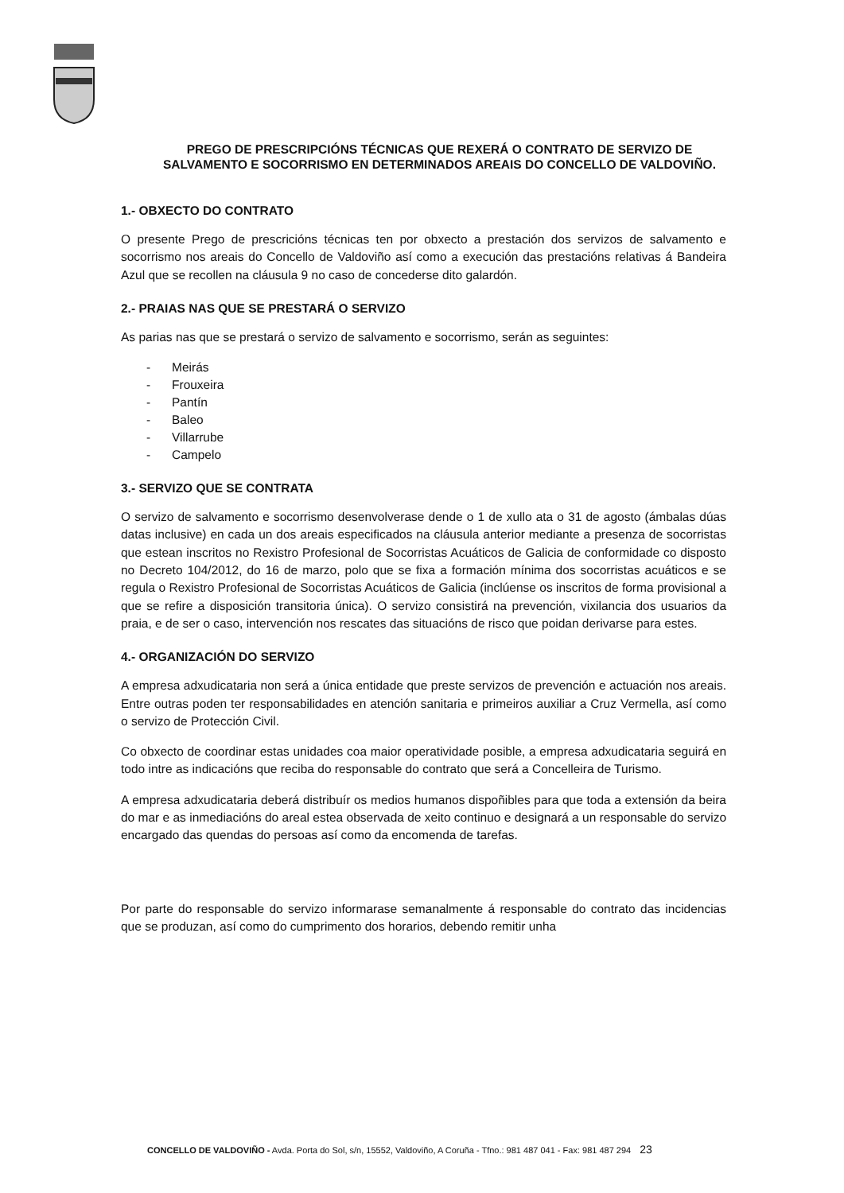PREGO DE PRESCRIPCIÓNS TÉCNICAS QUE REXERÁ O CONTRATO DE SERVIZO DE SALVAMENTO E SOCORRISMO EN DETERMINADOS AREAIS DO CONCELLO DE VALDOVIÑO.
1.- OBXECTO DO CONTRATO
O presente Prego de prescricións técnicas ten por obxecto a prestación dos servizos de salvamento e socorrismo nos areais do Concello de Valdoviño así como a execución das prestacións relativas á Bandeira Azul que se recollen na cláusula 9 no caso de concederse dito galardón.
2.- PRAIAS NAS QUE SE PRESTARÁ O SERVIZO
As parias nas que se prestará o servizo de salvamento e socorrismo, serán as seguintes:
- Meirás
- Frouxeira
- Pantín
- Baleo
- Villarrube
- Campelo
3.- SERVIZO QUE SE CONTRATA
O servizo de salvamento e socorrismo desenvolverase dende o 1 de xullo ata o 31 de agosto (ámbalas dúas datas inclusive) en cada un dos areais especificados na cláusula anterior mediante a presenza de socorristas que estean inscritos no Rexistro Profesional de Socorristas Acuáticos de Galicia de conformidade co disposto no Decreto 104/2012, do 16 de marzo, polo que se fixa a formación mínima dos socorristas acuáticos e se regula o Rexistro Profesional de Socorristas Acuáticos de Galicia (inclúense os inscritos de forma provisional a que se refire a disposición transitoria única). O servizo consistirá na prevención, vixilancia dos usuarios da praia, e de ser o caso, intervención nos rescates das situacións de risco que poidan derivarse para estes.
4.- ORGANIZACIÓN DO SERVIZO
A empresa adxudicataria non será a única entidade que preste servizos de prevención e actuación nos areais. Entre outras poden ter responsabilidades en atención sanitaria e primeiros auxiliar a Cruz Vermella, así como o servizo de Protección Civil.
Co obxecto de coordinar estas unidades coa maior operatividade posible, a empresa adxudicataria seguirá en todo intre as indicacións que reciba do responsable do contrato que será a Concelleira de Turismo.
A empresa adxudicataria deberá distribuír os medios humanos dispoñibles para que toda a extensión da beira do mar e as inmediacións do areal estea observada de xeito continuo e designará a un responsable do servizo encargado das quendas do persoas así como da encomenda de tarefas.
Por parte do responsable do servizo informarase semanalmente á responsable do contrato das incidencias que se produzan, así como do cumprimento dos horarios, debendo remitir unha
CONCELLO DE VALDOVIÑO - Avda. Porta do Sol, s/n, 15552, Valdoviño, A Coruña - Tfno.: 981 487 041 - Fax: 981 487 294 23